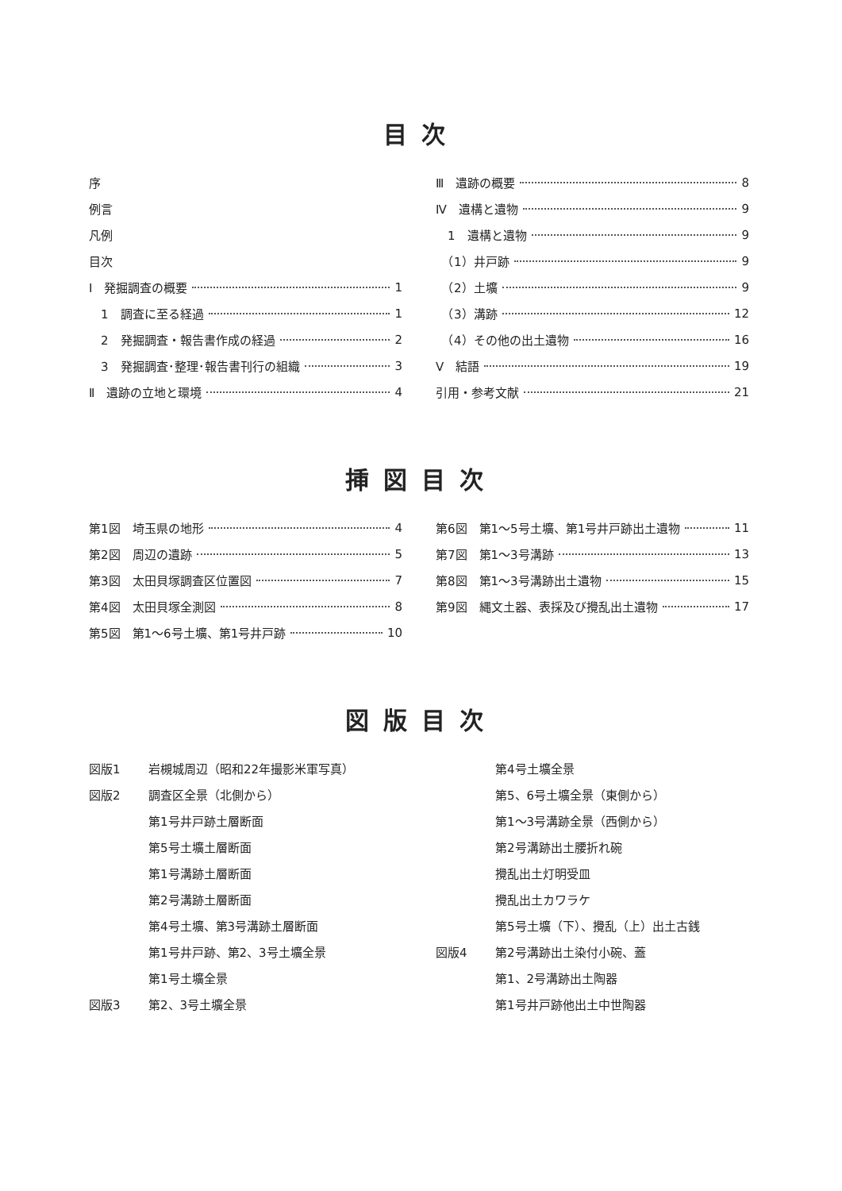目次
序
例言
凡例
目次
Ⅰ　発掘調査の概要 1
　1　調査に至る経過 1
　2　発掘調査・報告書作成の経過 2
　3　発掘調査･整理･報告書刊行の組織 3
Ⅱ　遺跡の立地と環境 4
Ⅲ　遺跡の概要 8
Ⅳ　遺構と遺物 9
　1　遺構と遺物 9
　（1）井戸跡 9
　（2）土壙 9
　（3）溝跡 12
　（4）その他の出土遺物 16
Ⅴ　結語 19
引用・参考文献 21
挿図目次
第1図　埼玉県の地形 4
第2図　周辺の遺跡 5
第3図　太田貝塚調査区位置図 7
第4図　太田貝塚全測図 8
第5図　第1～6号土壙、第1号井戸跡 10
第6図　第1～5号土壙、第1号井戸跡出土遺物 11
第7図　第1～3号溝跡 13
第8図　第1～3号溝跡出土遺物 15
第9図　縄文土器、表採及び攪乱出土遺物 17
図版目次
図版1 岩槻城周辺（昭和22年撮影米軍写真）
図版2 調査区全景（北側から）
第1号井戸跡土層断面
第5号土壙土層断面
第1号溝跡土層断面
第2号溝跡土層断面
第4号土壙、第3号溝跡土層断面
第1号井戸跡、第2、3号土壙全景
第1号土壙全景
図版3 第2、3号土壙全景
第4号土壙全景
第5、6号土壙全景（東側から）
第1～3号溝跡全景（西側から）
第2号溝跡出土腰折れ碗
攪乱出土灯明受皿
攪乱出土カワラケ
第5号土壙（下）、攪乱（上）出土古銭
図版4 第2号溝跡出土染付小碗、蓋
第1、2号溝跡出土陶器
第1号井戸跡他出土中世陶器